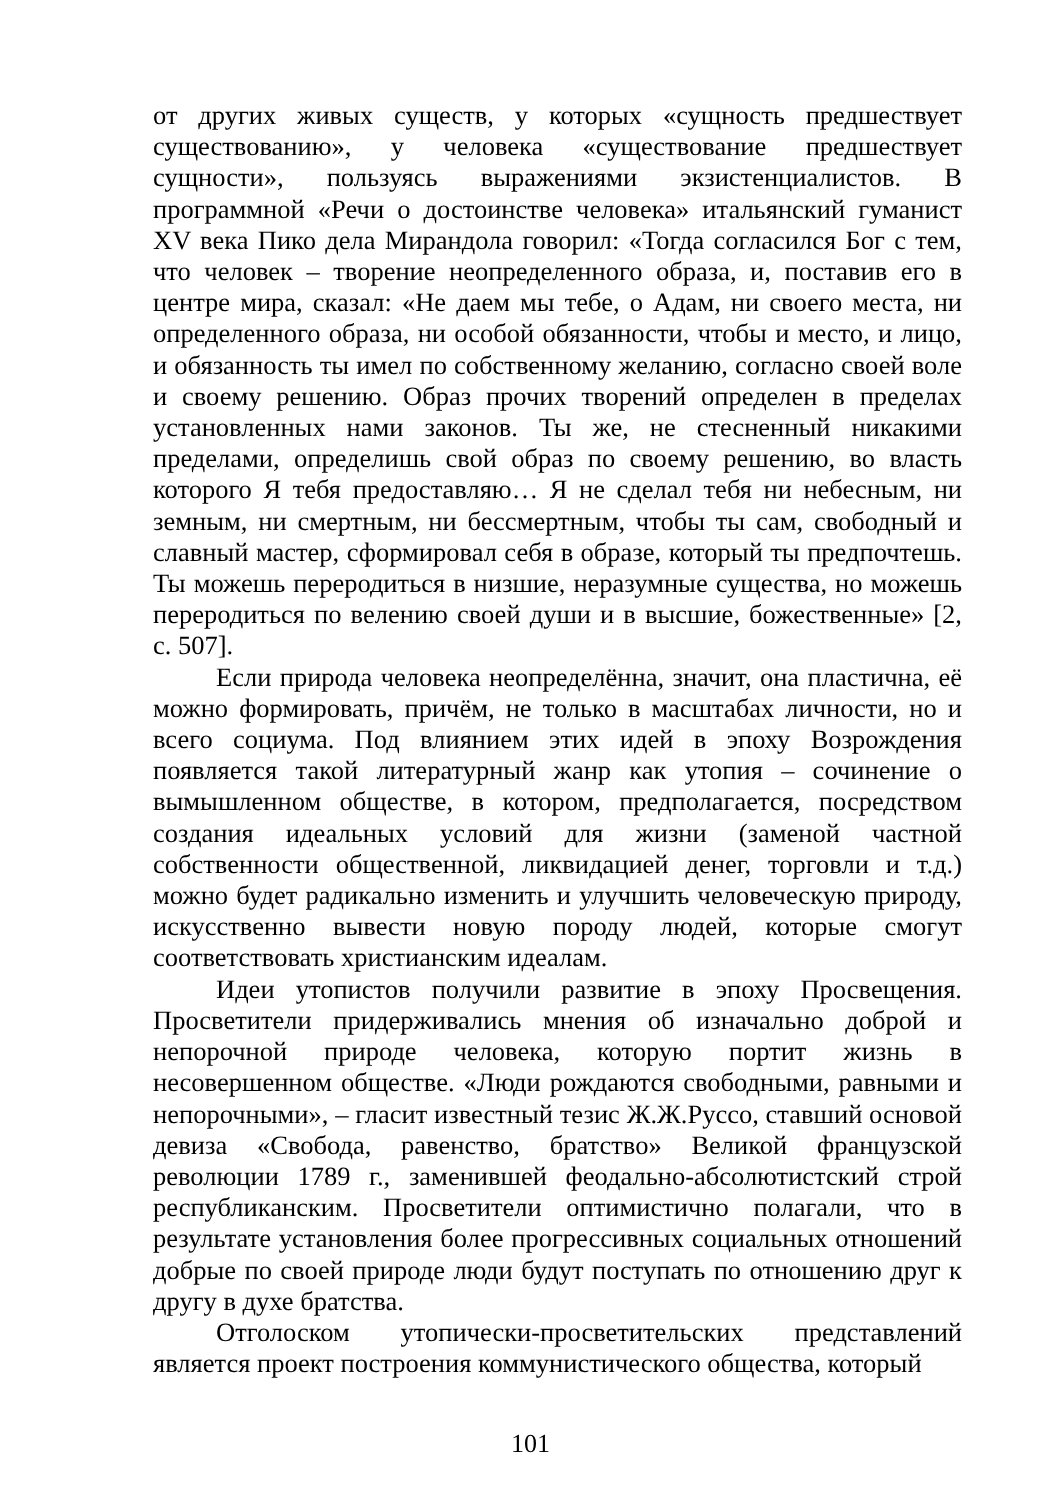от других живых существ, у которых «сущность предшествует существованию», у человека «существование предшествует сущности», пользуясь выражениями экзистенциалистов. В программной «Речи о достоинстве человека» итальянский гуманист XV века Пико дела Мирандола говорил: «Тогда согласился Бог с тем, что человек – творение неопределенного образа, и, поставив его в центре мира, сказал: «Не даем мы тебе, о Адам, ни своего места, ни определенного образа, ни особой обязанности, чтобы и место, и лицо, и обязанность ты имел по собственному желанию, согласно своей воле и своему решению. Образ прочих творений определен в пределах установленных нами законов. Ты же, не стесненный никакими пределами, определишь свой образ по своему решению, во власть которого Я тебя предоставляю… Я не сделал тебя ни небесным, ни земным, ни смертным, ни бессмертным, чтобы ты сам, свободный и славный мастер, сформировал себя в образе, который ты предпочтешь. Ты можешь переродиться в низшие, неразумные существа, но можешь переродиться по велению своей души и в высшие, божественные» [2, с. 507].
Если природа человека неопределённа, значит, она пластична, её можно формировать, причём, не только в масштабах личности, но и всего социума. Под влиянием этих идей в эпоху Возрождения появляется такой литературный жанр как утопия – сочинение о вымышленном обществе, в котором, предполагается, посредством создания идеальных условий для жизни (заменой частной собственности общественной, ликвидацией денег, торговли и т.д.) можно будет радикально изменить и улучшить человеческую природу, искусственно вывести новую породу людей, которые смогут соответствовать христианским идеалам.
Идеи утопистов получили развитие в эпоху Просвещения. Просветители придерживались мнения об изначально доброй и непорочной природе человека, которую портит жизнь в несовершенном обществе. «Люди рождаются свободными, равными и непорочными», – гласит известный тезис Ж.Ж.Руссо, ставший основой девиза «Свобода, равенство, братство» Великой французской революции 1789 г., заменившей феодально-абсолютистский строй республиканским. Просветители оптимистично полагали, что в результате установления более прогрессивных социальных отношений добрые по своей природе люди будут поступать по отношению друг к другу в духе братства.
Отголоском утопически-просветительских представлений является проект построения коммунистического общества, который
101